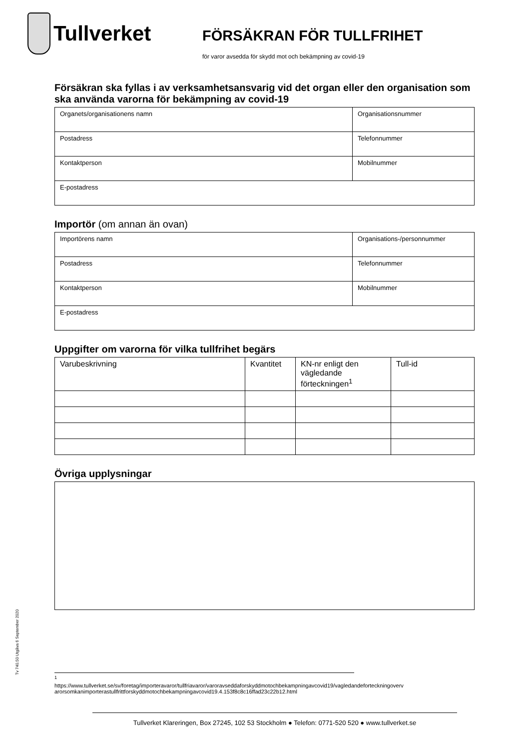Tullverket
FÖRSÄKRAN FÖR TULLFRIHET
för varor avsedda för skydd mot och bekämpning av covid-19
Försäkran ska fyllas i av verksamhetsansvarig vid det organ eller den organisation som ska använda varorna för bekämpning av covid-19
| Organets/organisationens namn | Organisationsnummer |
| Postadress | Telefonnummer |
| Kontaktperson | Mobilnummer |
| E-postadress | |
Importör (om annan än ovan)
| Importörens namn | Organisations-/personnummer |
| Postadress | Telefonnummer |
| Kontaktperson | Mobilnummer |
| E-postadress | |
Uppgifter om varorna för vilka tullfrihet begärs
| Varubeskrivning | Kvantitet | KN-nr enligt den vägledande förteckningen<sup>1</sup> | Tull-id |
Övriga upplysningar
Tv 740.50 Utgåva 6 September 2020
<sup>1</sup>
https://www.tullverket.se/sv/foretag/importeravaror/tullfriavaror/varoravseddaforskyddmotochbekampningavcovid19/vagledandeforteckningoverv arorsomkanimporterastullfrittforskyddmotochbekampningavcovid19.4.153f8c8c16ffad23c22b12.html
Tullverket Klareringen, Box 27245, 102 53 Stockholm ● Telefon: 0771-520 520 ● www.tullverket.se